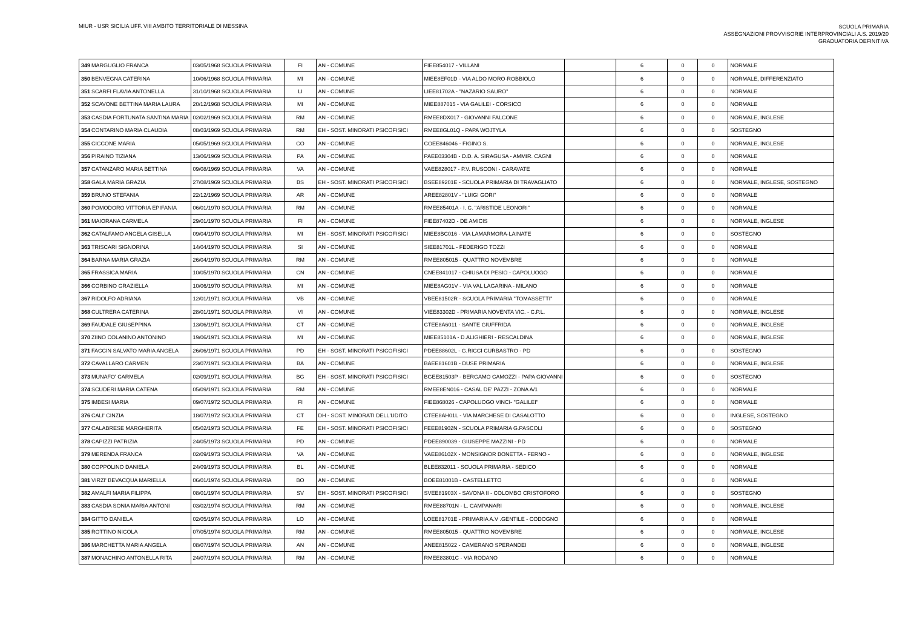MIUR - USR SICILIA UFF. VIII AMBITO TERRITORIALE DI MESSINA
SCUOLA PRIMARIA
ASSEGNAZIONI PROVVISORIE INTERPROVINCIALI A.S. 2019/20
GRADUATORIA DEFINITIVA
| 349 | MARGUGLIO FRANCA | 03/05/1968 SCUOLA PRIMARIA | FI | AN - COMUNE | FIEE854017 - VILLANI | | 6 | 0 | 0 | NORMALE |
| 350 | BENVEGNA CATERINA | 10/06/1968 SCUOLA PRIMARIA | MI | AN - COMUNE | MIEE8EF01D - VIA ALDO MORO-ROBBIOLO | | 6 | 0 | 0 | NORMALE, DIFFERENZIATO |
| 351 | SCARFI FLAVIA ANTONELLA | 31/10/1968 SCUOLA PRIMARIA | LI | AN - COMUNE | LIEE81702A - "NAZARIO SAURO" | | 6 | 0 | 0 | NORMALE |
| 352 | SCAVONE BETTINA MARIA LAURA | 20/12/1968 SCUOLA PRIMARIA | MI | AN - COMUNE | MIEE887015 - VIA GALILEI - CORSICO | | 6 | 0 | 0 | NORMALE |
| 353 | CASDIA FORTUNATA SANTINA MARIA | 02/02/1969 SCUOLA PRIMARIA | RM | AN - COMUNE | RMEE8DX017 - GIOVANNI FALCONE | | 6 | 0 | 0 | NORMALE, INGLESE |
| 354 | CONTARINO MARIA CLAUDIA | 08/03/1969 SCUOLA PRIMARIA | RM | EH - SOST. MINORATI PSICOFISICI | RMEE8GL01Q - PAPA WOJTYLA | | 6 | 0 | 0 | SOSTEGNO |
| 355 | CICCONE MARIA | 05/05/1969 SCUOLA PRIMARIA | CO | AN - COMUNE | COEE846046 - FIGINO S. | | 6 | 0 | 0 | NORMALE, INGLESE |
| 356 | PIRAINO TIZIANA | 13/06/1969 SCUOLA PRIMARIA | PA | AN - COMUNE | PAEE03304B - D.D. A. SIRAGUSA - AMMIR. CAGNI | | 6 | 0 | 0 | NORMALE |
| 357 | CATANZARO MARIA BETTINA | 09/08/1969 SCUOLA PRIMARIA | VA | AN - COMUNE | VAEE828017 - P.V. RUSCONI - CARAVATE | | 6 | 0 | 0 | NORMALE |
| 358 | GALA MARIA GRAZIA | 27/08/1969 SCUOLA PRIMARIA | BS | EH - SOST. MINORATI PSICOFISICI | BSEE89201E - SCUOLA PRIMARIA DI TRAVAGLIATO | | 6 | 0 | 0 | NORMALE, INGLESE, SOSTEGNO |
| 359 | BRUNO STEFANIA | 22/12/1969 SCUOLA PRIMARIA | AR | AN - COMUNE | AREE82801V - "LUIGI GORI" | | 6 | 0 | 0 | NORMALE |
| 360 | POMODORO VITTORIA EPIFANIA | 06/01/1970 SCUOLA PRIMARIA | RM | AN - COMUNE | RMEE85401A - I. C. "ARISTIDE LEONORI" | | 6 | 0 | 0 | NORMALE |
| 361 | MAIORANA CARMELA | 29/01/1970 SCUOLA PRIMARIA | FI | AN - COMUNE | FIEE87402D - DE AMICIS | | 6 | 0 | 0 | NORMALE, INGLESE |
| 362 | CATALFAMO ANGELA GISELLA | 09/04/1970 SCUOLA PRIMARIA | MI | EH - SOST. MINORATI PSICOFISICI | MIEE8BC016 - VIA LAMARMORA-LAINATE | | 6 | 0 | 0 | SOSTEGNO |
| 363 | TRISCARI SIGNORINA | 14/04/1970 SCUOLA PRIMARIA | SI | AN - COMUNE | SIEE81701L - FEDERIGO TOZZI | | 6 | 0 | 0 | NORMALE |
| 364 | BARNA MARIA GRAZIA | 26/04/1970 SCUOLA PRIMARIA | RM | AN - COMUNE | RMEE805015 - QUATTRO NOVEMBRE | | 6 | 0 | 0 | NORMALE |
| 365 | FRASSICA MARIA | 10/05/1970 SCUOLA PRIMARIA | CN | AN - COMUNE | CNEE841017 - CHIUSA DI PESIO - CAPOLUOGO | | 6 | 0 | 0 | NORMALE |
| 366 | CORBINO GRAZIELLA | 10/06/1970 SCUOLA PRIMARIA | MI | AN - COMUNE | MIEE8AG01V - VIA VAL LAGARINA - MILANO | | 6 | 0 | 0 | NORMALE |
| 367 | RIDOLFO ADRIANA | 12/01/1971 SCUOLA PRIMARIA | VB | AN - COMUNE | VBEE81502R - SCUOLA PRIMARIA "TOMASSETTI" | | 6 | 0 | 0 | NORMALE |
| 368 | CULTRERA CATERINA | 28/01/1971 SCUOLA PRIMARIA | VI | AN - COMUNE | VIEE83302D - PRIMARIA NOVENTA VIC. - C.P.L. | | 6 | 0 | 0 | NORMALE, INGLESE |
| 369 | FAUDALE GIUSEPPINA | 13/06/1971 SCUOLA PRIMARIA | CT | AN - COMUNE | CTEE8A6011 - SANTE GIUFFRIDA | | 6 | 0 | 0 | NORMALE, INGLESE |
| 370 | ZIINO COLANINO ANTONINO | 19/06/1971 SCUOLA PRIMARIA | MI | AN - COMUNE | MIEE85101A - D.ALIGHIERI - RESCALDINA | | 6 | 0 | 0 | NORMALE, INGLESE |
| 371 | FACCIN SALVATO MARIA ANGELA | 26/06/1971 SCUOLA PRIMARIA | PD | EH - SOST. MINORATI PSICOFISICI | PDEE88602L - G.RICCI CURBASTRO - PD | | 6 | 0 | 0 | SOSTEGNO |
| 372 | CAVALLARO CARMEN | 23/07/1971 SCUOLA PRIMARIA | BA | AN - COMUNE | BAEE81601B - DUSE PRIMARIA | | 6 | 0 | 0 | NORMALE, INGLESE |
| 373 | MUNAFO' CARMELA | 02/09/1971 SCUOLA PRIMARIA | BG | EH - SOST. MINORATI PSICOFISICI | BGEE81503P - BERGAMO CAMOZZI - PAPA GIOVANNI | | 6 | 0 | 0 | SOSTEGNO |
| 374 | SCUDERI MARIA CATENA | 05/09/1971 SCUOLA PRIMARIA | RM | AN - COMUNE | RMEE8EN016 - CASAL DE' PAZZI - ZONA A/1 | | 6 | 0 | 0 | NORMALE |
| 375 | IMBESI MARIA | 09/07/1972 SCUOLA PRIMARIA | FI | AN - COMUNE | FIEE868026 - CAPOLUOGO VINCI- "GALILEI" | | 6 | 0 | 0 | NORMALE |
| 376 | CALI' CINZIA | 18/07/1972 SCUOLA PRIMARIA | CT | DH - SOST. MINORATI DELL'UDITO | CTEE8AH01L - VIA MARCHESE DI CASALOTTO | | 6 | 0 | 0 | INGLESE, SOSTEGNO |
| 377 | CALABRESE MARGHERITA | 05/02/1973 SCUOLA PRIMARIA | FE | EH - SOST. MINORATI PSICOFISICI | FEEE81902N - SCUOLA PRIMARIA G.PASCOLI | | 6 | 0 | 0 | SOSTEGNO |
| 378 | CAPIZZI PATRIZIA | 24/05/1973 SCUOLA PRIMARIA | PD | AN - COMUNE | PDEE890039 - GIUSEPPE MAZZINI - PD | | 6 | 0 | 0 | NORMALE |
| 379 | MERENDA FRANCA | 02/09/1973 SCUOLA PRIMARIA | VA | AN - COMUNE | VAEE86102X - MONSIGNOR BONETTA - FERNO - | | 6 | 0 | 0 | NORMALE, INGLESE |
| 380 | COPPOLINO DANIELA | 24/09/1973 SCUOLA PRIMARIA | BL | AN - COMUNE | BLEE832011 - SCUOLA PRIMARIA - SEDICO | | 6 | 0 | 0 | NORMALE |
| 381 | VIRZI' BEVACQUA MARIELLA | 06/01/1974 SCUOLA PRIMARIA | BO | AN - COMUNE | BOEE81001B - CASTELLETTO | | 6 | 0 | 0 | NORMALE |
| 382 | AMALFI MARIA FILIPPA | 08/01/1974 SCUOLA PRIMARIA | SV | EH - SOST. MINORATI PSICOFISICI | SVEE81903X - SAVONA II - COLOMBO CRISTOFORO | | 6 | 0 | 0 | SOSTEGNO |
| 383 | CASDIA SONIA MARIA ANTONI | 03/02/1974 SCUOLA PRIMARIA | RM | AN - COMUNE | RMEE88701N - L. CAMPANARI | | 6 | 0 | 0 | NORMALE, INGLESE |
| 384 | GITTO DANIELA | 02/05/1974 SCUOLA PRIMARIA | LO | AN - COMUNE | LOEE81701E - PRIMARIA A.V .GENTILE - CODOGNO | | 6 | 0 | 0 | NORMALE |
| 385 | ROTTINO NICOLA | 07/05/1974 SCUOLA PRIMARIA | RM | AN - COMUNE | RMEE805015 - QUATTRO NOVEMBRE | | 6 | 0 | 0 | NORMALE, INGLESE |
| 386 | MARCHETTA MARIA ANGELA | 08/07/1974 SCUOLA PRIMARIA | AN | AN - COMUNE | ANEE815022 - CAMERANO SPERANDEI | | 6 | 0 | 0 | NORMALE, INGLESE |
| 387 | MONACHINO ANTONELLA RITA | 24/07/1974 SCUOLA PRIMARIA | RM | AN - COMUNE | RMEE83801C - VIA RODANO | | 6 | 0 | 0 | NORMALE |